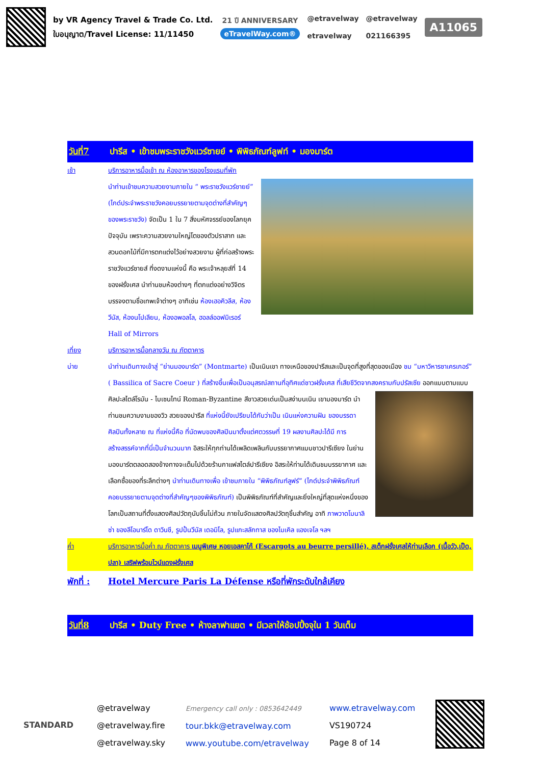by VR Agency Travel & Trade Co. Ltd.
ใบอนุญาต/Travel License: 11/11450
21 ปี ANNIVERSARY
eTravelWay.com®
@etravelway
etravelway
@etravelway
021166395
A11065
วันที่7 ปารีส • เข้าชมพระราชวังแวร์ซายย์ • พิพิธภัณฑ์ลูฟท์ • มองมาร์ต
เช้า บริการอาหารมื้อเช้า ณ ห้องอาหารของโรงแรมที่พัก
นำท่านเข้าชมความสวยงามภายใน “ พระราชวังแวร์ซายย์” (ไกด์ประจำพระราชวังคอยบรรยายตามจุดต่างที่สำคัญๆของพระราชวัง) จัดเป็น 1 ใน 7 สิ่งมหัศจรรย์ของโลกยุคปัจจุบัน เพราะความสวยงามใหญ่โตของตัวปราสาท และสวนดอกไม้ที่มีการตกแต่งไว้อย่างสวยงาม ผู้ที่ก่อสร้างพระราชวังแวร์ซายส์ ที่งดงามแห่งนี้ คือ พระเจ้าหลุยส์ที่ 14 ของฝรั่งเศส นำท่านชมห้องต่างๆ ที่ตกแต่งอย่างวิจิตรบรรจงตามชื่อเทพเจ้าต่างๆ อาทิเช่น ห้องเฮอคิวลีส, ห้องวีนัส, ห้องนโปเลียน, ห้องอพอลโล, ฮอลล์ออฟมิเรอร์ Hall of Mirrors
เที่ยง บริการอาหารมื้อกลางวัน ณ ภัตตาคาร
บ่าย นำท่านเดินทางเข้าสู่ “ย่านมองมาร์ต” (Montmarte) เป็นเนินเขา ทางเหนือของปารีสและเป็นจุดที่สูงที่สุดของเมือง ชม “มหาวิหารซาเครเกอร์” ( Bassilica of Sacre Coeur ) ที่สร้างขึ้นเพื่อเป็นอนุสรณ์สถานที่อุทิศแด่ชาวฝรั่งเศส ที่เสียชีวิตจากสงครามกับปรัสเซีย ออกแบบตามแบบศิลปะสไตล์โรมัน - ไบเซนไทน์ Roman-Byzantine สีขาวสวย
เด่นเป็นสง่าบนเนิน เขามองมาร์ต นำท่านชมความงามของวิว สวยของปารีส ที่แห่งนี้ยังเปรียบได้กับว่าเป็น เนินแห่งความฝัน ของบรรดาศิลปินทั้งหลาย ณ ที่แห่งนี้คือ ที่นัดพบของศิลปินมาตั้งแต่ศตวรรษที่ 19 ผลงานศิลปะได้มี การสร้างสรรค์จากที่นี่เป็นจำนวนมาก อิสระให้ทุกท่านได้เพลิดเพลินกับบรรยากาศแบบชาวปารีเซียง ในย่านมองมาร์ตตลอดสองข้างทางจะเต็มไปด้วยร้านกาแฟสไตล์ปารีเซียง อิสระให้ท่านได้เดินชมบรรยากาศ และเลือกซื้อของที่ระลึกต่างๆ นำท่านเดินทางเพื่อ เข้าชมภายใน “พิพิธภัณฑ์ลูฟร์” (ไกด์ประจำพิพิธภัณฑ์ คอยบรรยายตามจุดต่างที่สำคัญๆของพิพิธภัณฑ์) เป็นพิพิธภัณฑ์ที่สำคัญและยิ่งใหญ่ที่สุดแห่งหนึ่งของโลกเป็นสถานที่ตั้งแสดงศิลปวัตถุนับชิ้นไม่ถ้วน ภายในจัดแสดงศิลปวัตถุชิ้นสำคัญ อาทิ ภาพวาดโมนาลิซ่า ของลีโอนาร์โด ดาวินชี, รูปปั้นวีนัส เดอมิโล, รูปแกะสลักทาส ของไมเคิล แองเจโล ฯลฯ
ค่ำ บริการอาหารมื้อค่ำ ณ ภัตตาคาร เมนูพิเศษ หอยเอสคาโก้ (Escargots au beurre persillé), สเต็กฝรั่งเศสให้ท่านเลือก (เนื้อวัว,เป็ด, ปลา) เสริฟพร้อมไวน์แดงฝรั่งเศส
พักที่ : Hotel Mercure Paris La Défense หรือที่พักระดับใกล้เคียง
วันที่8 ปารีส • Duty Free • ห้างลาฟาแยต • มีเวลาให้ช้อปปิ้งจุใน 1 วันเต็ม
STANDARD
@etravelway
@etravelway.fire
@etravelway.sky
Emergency call only : 0853642449
tour.bkk@etravelway.com
www.youtube.com/etravelway
www.etravelway.com
VS190724
Page 8 of 14